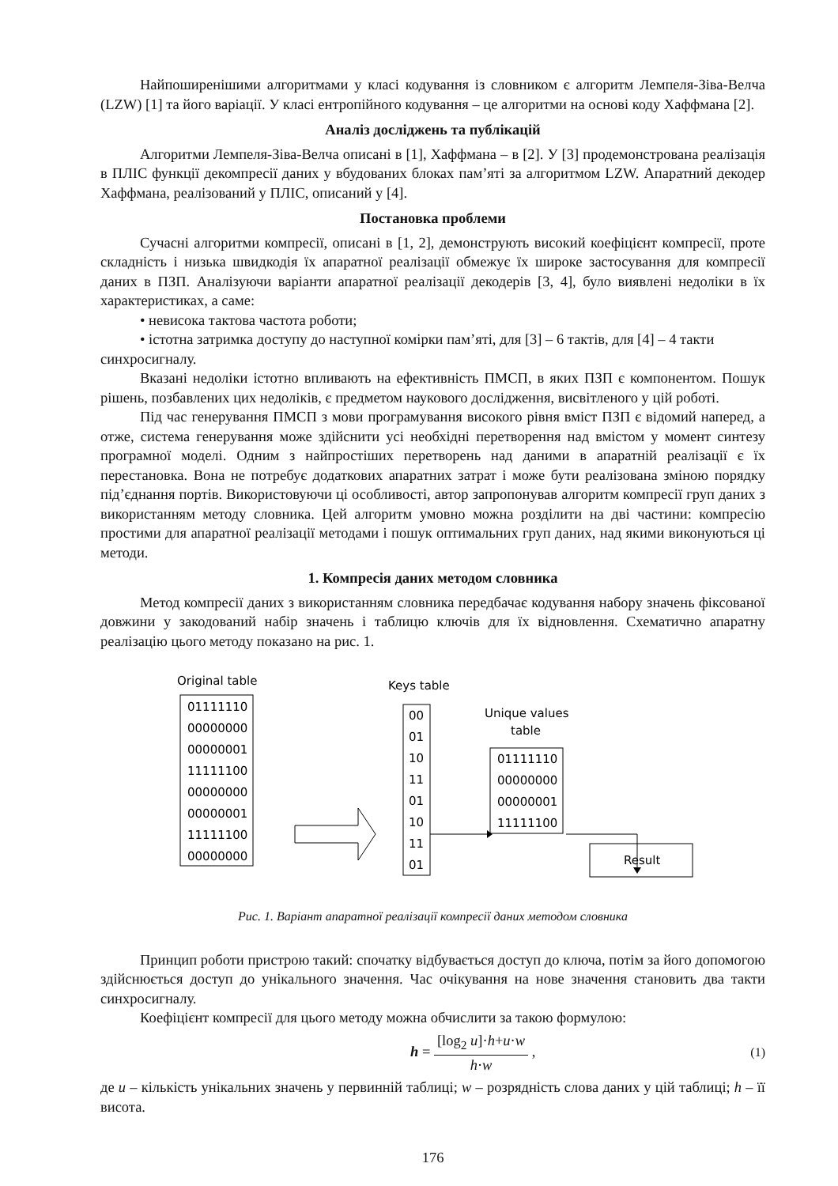Найпоширенішими алгоритмами у класі кодування із словником є алгоритм Лемпеля-Зіва-Велча (LZW) [1] та його варіації. У класі ентропійного кодування – це алгоритми на основі коду Хаффмана [2].
Аналіз досліджень та публікацій
Алгоритми Лемпеля-Зіва-Велча описані в [1], Хаффмана – в [2]. У [3] продемонстрована реалізація в ПЛІС функції декомпресії даних у вбудованих блоках пам’яті за алгоритмом LZW. Апаратний декодер Хаффмана, реалізований у ПЛІС, описаний у [4].
Постановка проблеми
Сучасні алгоритми компресії, описані в [1, 2], демонструють високий коефіцієнт компресії, проте складність і низька швидкодія їх апаратної реалізації обмежує їх широке застосування для компресії даних в ПЗП. Аналізуючи варіанти апаратної реалізації декодерів [3, 4], було виявлені недоліки в їх характеристиках, а саме:
• невисока тактова частота роботи;
• істотна затримка доступу до наступної комірки пам’яті, для [3] – 6 тактів, для [4] – 4 такти
синхросигналу.
Вказані недоліки істотно впливають на ефективність ПМСП, в яких ПЗП є компонентом. Пошук рішень, позбавлених цих недоліків, є предметом наукового дослідження, висвітленого у цій роботі.
Під час генерування ПМСП з мови програмування високого рівня вміст ПЗП є відомий наперед, а отже, система генерування може здійснити усі необхідні перетворення над вмістом у момент синтезу програмної моделі. Одним з найпростіших перетворень над даними в апаратній реалізації є їх перестановка. Вона не потребує додаткових апаратних затрат і може бути реалізована зміною порядку під’єднання портів. Використовуючи ці особливості, автор запропонував алгоритм компресії груп даних з використанням методу словника. Цей алгоритм умовно можна розділити на дві частини: компресію простими для апаратної реалізації методами і пошук оптимальних груп даних, над якими виконуються ці методи.
1. Компресія даних методом словника
Метод компресії даних з використанням словника передбачає кодування набору значень фіксованої довжини у закодований набір значень і таблицю ключів для їх відновлення. Схематично апаратну реалізацію цього методу показано на рис. 1.
Original table
01111110
00000000
00000001
11111100
00000000
00000001
11111100
00000000
Keys table
00
01
10
11
01
10
11
01
Unique values
table
01111110
00000000
00000001
11111100
Result
Рис. 1. Варіант апаратної реалізації компресії даних методом словника
Принцип роботи пристрою такий: спочатку відбувається доступ до ключа, потім за його допомогою здійснюється доступ до унікального значення. Час очікування на нове значення становить два такти синхросигналу.
Коефіцієнт компресії для цього методу можна обчислити за такою формулою:
h = [log<sub>2</sub> u]·h+u·w h·w , (1)
де u – кількість унікальних значень у первинній таблиці; w – розрядність слова даних у цій таблиці; h – її висота.
176